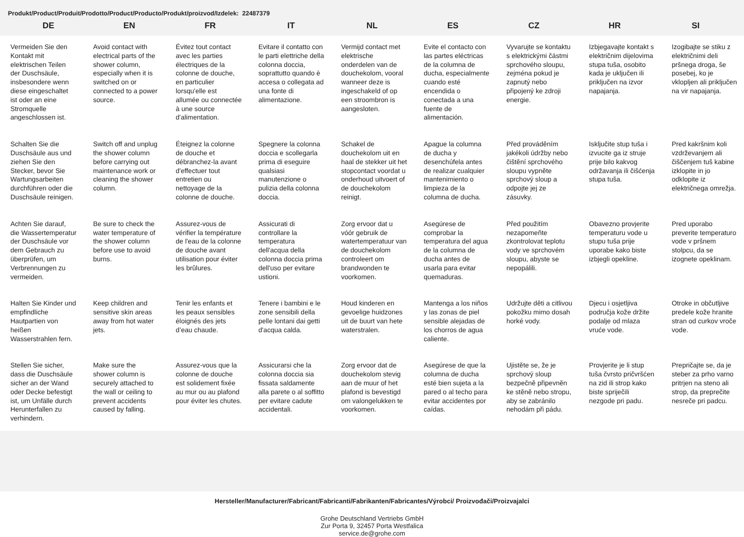Produkt/Product/Produit/Prodotto/Product/Producto/Produkt/proizvod/Izdelek: 22487379
| DE | EN | FR | IT | NL | ES | CZ | HR | SI |
| --- | --- | --- | --- | --- | --- | --- | --- | --- |
| Vermeiden Sie den Kontakt mit elektrischen Teilen der Duschsäule, insbesondere wenn diese eingeschaltet ist oder an eine Stromquelle angeschlossen ist. | Avoid contact with electrical parts of the shower column, especially when it is switched on or connected to a power source. | Évitez tout contact avec les parties électriques de la colonne de douche, en particulier lorsqu'elle est allumée ou connectée à une source d'alimentation. | Evitare il contatto con le parti elettriche della colonna doccia, soprattutto quando è accesa o collegata ad una fonte di alimentazione. | Vermijd contact met elektrische onderdelen van de douchekolom, vooral wanneer deze is ingeschakeld of op een stroombron is aangesloten. | Evite el contacto con las partes eléctricas de la columna de ducha, especialmente cuando esté encendida o conectada a una fuente de alimentación. | Vyvarujte se kontaktu s elektrickými částmi sprchového sloupu, zejména pokud je zapnutý nebo připojený ke zdroji energie. | Izbjegavajte kontakt s električnim dijelovima stupa tuša, osobito kada je uključen ili priključen na izvor napajanja. | Izogibajte se stiku z električnimi deli pršnega droga, še posebej, ko je vklopljen ali priključen na vir napajanja. |
| Schalten Sie die Duschsäule aus und ziehen Sie den Stecker, bevor Sie Wartungsarbeiten durchführen oder die Duschsäule reinigen. | Switch off and unplug the shower column before carrying out maintenance work or cleaning the shower column. | Éteignez la colonne de douche et débranchez-la avant d'effectuer tout entretien ou nettoyage de la colonne de douche. | Spegnere la colonna doccia e scollegarla prima di eseguire qualsiasi manutenzione o pulizia della colonna doccia. | Schakel de douchekolom uit en haal de stekker uit het stopcontact voordat u onderhoud uitvoert of de douchekolom reinigt. | Apague la columna de ducha y desenchúfela antes de realizar cualquier mantenimiento o limpieza de la columna de ducha. | Před prováděním jakékoli údržby nebo čištění sprchového sloupu vypněte sprchový sloup a odpojte jej ze zásuvky. | Isključite stup tuša i izvucite ga iz struje prije bilo kakvog održavanja ili čišćenja stupa tuša. | Pred kakršnim koli vzdrževanjem ali čiščenjem tuš kabine izklopite in jo odklopite iz električnega omrežja. |
| Achten Sie darauf, die Wassertemperatur der Duschsäule vor dem Gebrauch zu überprüfen, um Verbrennungen zu vermeiden. | Be sure to check the water temperature of the shower column before use to avoid burns. | Assurez-vous de vérifier la température de l'eau de la colonne de douche avant utilisation pour éviter les brûlures. | Assicurati di controllare la temperatura dell'acqua della colonna doccia prima dell'uso per evitare ustioni. | Zorg ervoor dat u vóór gebruik de watertemperatuur van de douchekolom controleert om brandwonden te voorkomen. | Asegúrese de comprobar la temperatura del agua de la columna de ducha antes de usarla para evitar quemaduras. | Před použitím nezapomeňte zkontrolovat teplotu vody ve sprchovém sloupu, abyste se nepopálili. | Obavezno provjerite temperaturu vode u stupu tuša prije uporabe kako biste izbjegli opekline. | Pred uporabo preverite temperaturo vode v pršnem stolpcu, da se izognete opeklinam. |
| Halten Sie Kinder und empfindliche Hautpartien von heißen Wasserstrahlen fern. | Keep children and sensitive skin areas away from hot water jets. | Tenir les enfants et les peaux sensibles éloignés des jets d’eau chaude. | Tenere i bambini e le zone sensibili della pelle lontani dai getti d'acqua calda. | Houd kinderen en gevoelige huidzones uit de buurt van hete waterstralen. | Mantenga a los niños y las zonas de piel sensible alejadas de los chorros de agua caliente. | Udržujte děti a citlivou pokožku mimo dosah horké vody. | Djecu i osjetljiva područja kože držite podalje od mlaza vruće vode. | Otroke in občutljive predele kože hranite stran od curkov vroče vode. |
| Stellen Sie sicher, dass die Duschsäule sicher an der Wand oder Decke befestigt ist, um Unfälle durch Herunterfallen zu verhindern. | Make sure the shower column is securely attached to the wall or ceiling to prevent accidents caused by falling. | Assurez-vous que la colonne de douche est solidement fixée au mur ou au plafond pour éviter les chutes. | Assicurarsi che la colonna doccia sia fissata saldamente alla parete o al soffitto per evitare cadute accidentali. | Zorg ervoor dat de douchekolom stevig aan de muur of het plafond is bevestigd om valongelukken te voorkomen. | Asegúrese de que la columna de ducha esté bien sujeta a la pared o al techo para evitar accidentes por caídas. | Ujistěte se, že je sprchový sloup bezpečně připevněn ke stěně nebo stropu, aby se zabránilo nehodám při pádu. | Provjerite je li stup tuša čvrsto pričvršćen na zid ili strop kako biste spriječili nezgode pri padu. | Prepričajte se, da je steber za prho varno pritrjen na steno ali strop, da preprečite nesreče pri padcu. |
Hersteller/Manufacturer/Fabricant/Fabricanti/Fabrikanten/Fabricantes/Výrobci/ Proizvođači/Proizvajalci
Grohe Deutschland Vertriebs GmbH
Zur Porta 9, 32457 Porta Westfalica
service.de@grohe.com